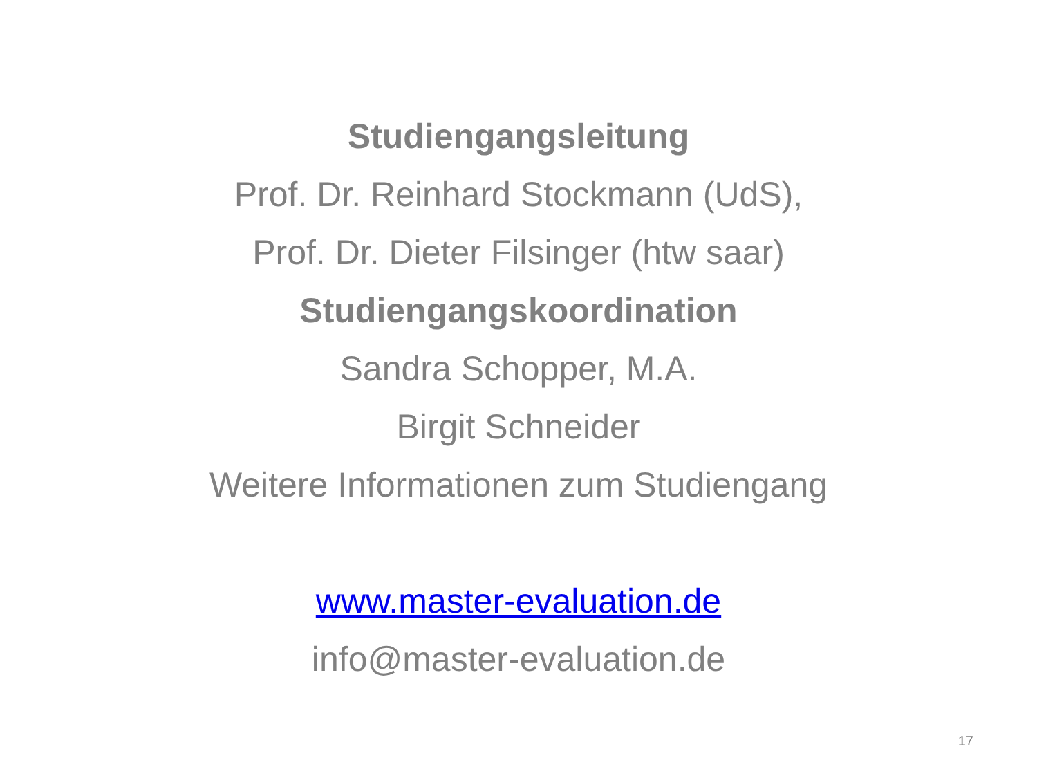Studiengangsleitung
Prof. Dr. Reinhard Stockmann (UdS),
Prof. Dr. Dieter Filsinger (htw saar)
Studiengangskoordination
Sandra Schopper, M.A.
Birgit Schneider
Weitere Informationen zum Studiengang
www.master-evaluation.de
info@master-evaluation.de
17